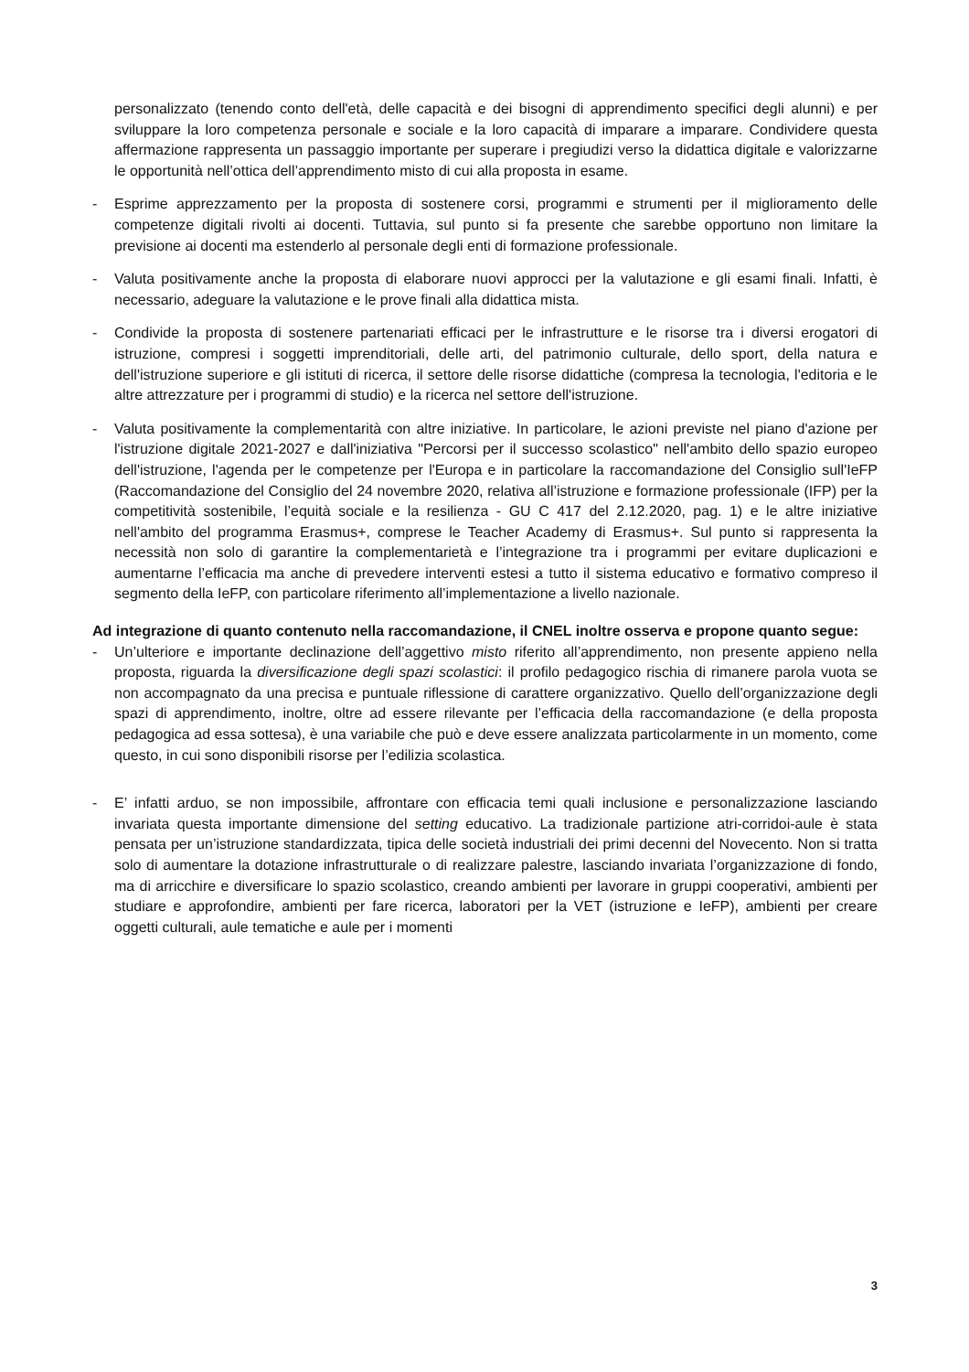personalizzato (tenendo conto dell'età, delle capacità e dei bisogni di apprendimento specifici degli alunni) e per sviluppare la loro competenza personale e sociale e la loro capacità di imparare a imparare. Condividere questa affermazione rappresenta un passaggio importante per superare i pregiudizi verso la didattica digitale e valorizzarne le opportunità nell’ottica dell’apprendimento misto di cui alla proposta in esame.
- Esprime apprezzamento per la proposta di sostenere corsi, programmi e strumenti per il miglioramento delle competenze digitali rivolti ai docenti. Tuttavia, sul punto si fa presente che sarebbe opportuno non limitare la previsione ai docenti ma estenderlo al personale degli enti di formazione professionale.
- Valuta positivamente anche la proposta di elaborare nuovi approcci per la valutazione e gli esami finali. Infatti, è necessario, adeguare la valutazione e le prove finali alla didattica mista.
- Condivide la proposta di sostenere partenariati efficaci per le infrastrutture e le risorse tra i diversi erogatori di istruzione, compresi i soggetti imprenditoriali, delle arti, del patrimonio culturale, dello sport, della natura e dell'istruzione superiore e gli istituti di ricerca, il settore delle risorse didattiche (compresa la tecnologia, l'editoria e le altre attrezzature per i programmi di studio) e la ricerca nel settore dell'istruzione.
- Valuta positivamente la complementarità con altre iniziative. In particolare, le azioni previste nel piano d'azione per l'istruzione digitale 2021-2027 e dall'iniziativa "Percorsi per il successo scolastico" nell'ambito dello spazio europeo dell'istruzione, l'agenda per le competenze per l'Europa e in particolare la raccomandazione del Consiglio sull'IeFP (Raccomandazione del Consiglio del 24 novembre 2020, relativa all’istruzione e formazione professionale (IFP) per la competitività sostenibile, l’equità sociale e la resilienza - GU C 417 del 2.12.2020, pag. 1) e le altre iniziative nell'ambito del programma Erasmus+, comprese le Teacher Academy di Erasmus+. Sul punto si rappresenta la necessità non solo di garantire la complementarietà e l’integrazione tra i programmi per evitare duplicazioni e aumentarne l’efficacia ma anche di prevedere interventi estesi a tutto il sistema educativo e formativo compreso il segmento della IeFP, con particolare riferimento all’implementazione a livello nazionale.
Ad integrazione di quanto contenuto nella raccomandazione, il CNEL inoltre osserva e propone quanto segue:
- Un’ulteriore e importante declinazione dell’aggettivo misto riferito all’apprendimento, non presente appieno nella proposta, riguarda la diversificazione degli spazi scolastici: il profilo pedagogico rischia di rimanere parola vuota se non accompagnato da una precisa e puntuale riflessione di carattere organizzativo. Quello dell’organizzazione degli spazi di apprendimento, inoltre, oltre ad essere rilevante per l’efficacia della raccomandazione (e della proposta pedagogica ad essa sottesa), è una variabile che può e deve essere analizzata particolarmente in un momento, come questo, in cui sono disponibili risorse per l’edilizia scolastica.
- E’ infatti arduo, se non impossibile, affrontare con efficacia temi quali inclusione e personalizzazione lasciando invariata questa importante dimensione del setting educativo. La tradizionale partizione atri-corridoi-aule è stata pensata per un’istruzione standardizzata, tipica delle società industriali dei primi decenni del Novecento. Non si tratta solo di aumentare la dotazione infrastrutturale o di realizzare palestre, lasciando invariata l’organizzazione di fondo, ma di arricchire e diversificare lo spazio scolastico, creando ambienti per lavorare in gruppi cooperativi, ambienti per studiare e approfondire, ambienti per fare ricerca, laboratori per la VET (istruzione e IeFP), ambienti per creare oggetti culturali, aule tematiche e aule per i momenti
3